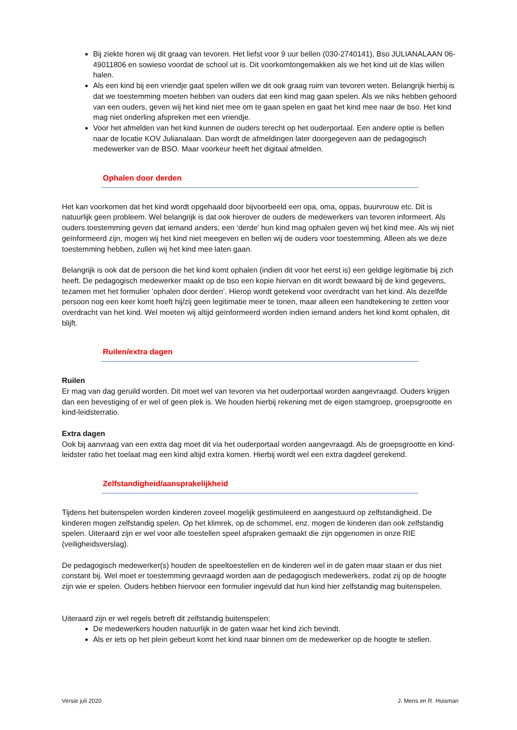Bij ziekte horen wij dit graag van tevoren. Het liefst voor 9 uur bellen (030-2740141), Bso JULIANALAAN 06-49011806 en sowieso voordat de school uit is. Dit voorkomtongemakken als we het kind uit de klas willen halen.
Als een kind bij een vriendje gaat spelen willen we dit ook graag ruim van tevoren weten. Belangrijk hierbij is dat we toestemming moeten hebben van ouders dat een kind mag gaan spelen. Als we niks hebben gehoord van een ouders, geven wij het kind niet mee om te gaan spelen en gaat het kind mee naar de bso. Het kind mag niet onderling afspreken met een vriendje.
Voor het afmelden van het kind kunnen de ouders terecht op het ouderportaal. Een andere optie is bellen naar de locatie KOV Julianalaan. Dan wordt de afmeldingen later doorgegeven aan de pedagogisch medewerker van de BSO. Maar voorkeur heeft het digitaal afmelden.
Ophalen door derden
Het kan voorkomen dat het kind wordt opgehaald door bijvoorbeeld een opa, oma, oppas, buurvrouw etc. Dit is natuurlijk geen probleem. Wel belangrijk is dat ook hierover de ouders de medewerkers van tevoren informeert. Als ouders toestemming geven dat iemand anders, een ‘derde’ hun kind mag ophalen geven wij het kind mee. Als wij niet geïnformeerd zijn, mogen wij het kind niet meegeven en bellen wij de ouders voor toestemming. Alleen als we deze toestemming hebben, zullen wij het kind mee laten gaan.
Belangrijk is ook dat de persoon die het kind komt ophalen (indien dit voor het eerst is) een geldige legitimatie bij zich heeft. De pedagogisch medewerker maakt op de bso een kopie hiervan en dit wordt bewaard bij de kind gegevens, tezamen met het formulier ’ophalen door derden’. Hierop wordt getekend voor overdracht van het kind. Als dezelfde persoon nog een keer komt hoeft hij/zij geen legitimatie meer te tonen, maar alleen een handtekening te zetten voor overdracht van het kind. Wel moeten wij altijd geïnformeerd worden indien iemand anders het kind komt ophalen, dit blijft.
Ruilen/extra dagen
Ruilen
Er mag van dag geruild worden. Dit moet wel van tevoren via het ouderportaal worden aangevraagd. Ouders krijgen dan een bevestiging of er wel of geen plek is. We houden hierbij rekening met de eigen stamgroep, groepsgrootte en kind-leidsterratio.
Extra dagen
Ook bij aanvraag van een extra dag moet dit via het ouderportaal worden aangevraagd. Als de groepsgrootte en kind-leidster ratio het toelaat mag een kind altijd extra komen. Hierbij wordt wel een extra dagdeel gerekend.
Zelfstandigheid/aansprakelijkheid
Tijdens het buitenspelen worden kinderen zoveel mogelijk gestimuleerd en aangestuurd op zelfstandigheid. De kinderen mogen zelfstandig spelen. Op het klimrek, op de schommel, enz. mogen de kinderen dan ook zelfstandig spelen. Uiteraard zijn er wel voor alle toestellen speel afspraken gemaakt die zijn opgenomen in onze RIE (veiligheidsverslag).
De pedagogisch medewerker(s) houden de speeltoestellen en de kinderen wel in de gaten maar staan er dus niet constant bij. Wel moet er toestemming gevraagd worden aan de pedagogisch medewerkers, zodat zij op de hoogte zijn wie er spelen. Ouders hebben hiervoor een formulier ingevuld dat hun kind hier zelfstandig mag buitenspelen.
Uiteraard zijn er wel regels betreft dit zelfstandig buitenspelen:
De medewerkers houden natuurlijk in de gaten waar het kind zich bevindt.
Als er iets op het plein gebeurt komt het kind naar binnen om de medewerker op de hoogte te stellen.
Versie juli 2020 J. Mens en R. Huisman